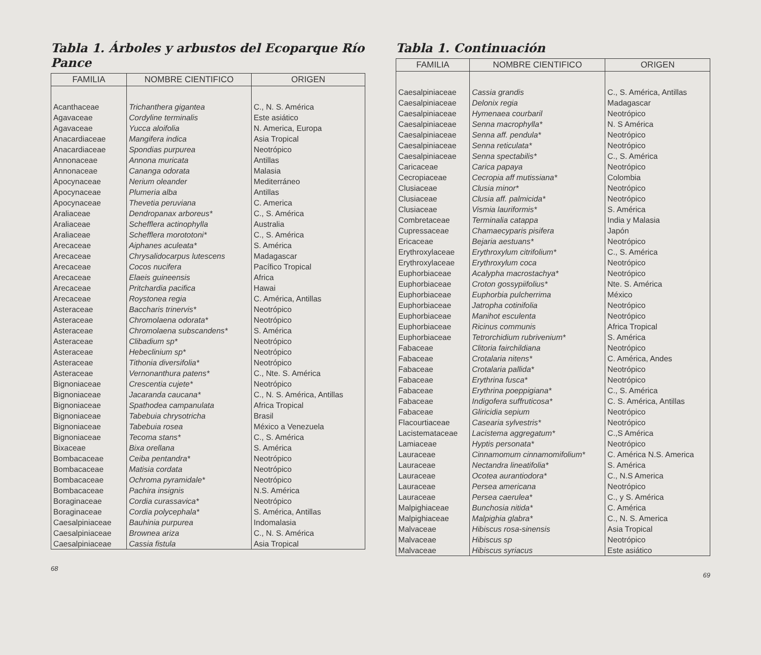Tabla 1. Árboles y arbustos del Ecoparque Río Pance
| FAMILIA | NOMBRE CIENTIFICO | ORIGEN |
| --- | --- | --- |
| Acanthaceae | Trichanthera gigantea | C., N. S. América |
| Agavaceae | Cordyline terminalis | Este asiático |
| Agavaceae | Yucca aloifolia | N. America, Europa |
| Anacardiaceae | Mangifera indica | Asia Tropical |
| Anacardiaceae | Spondias purpurea | Neotrópico |
| Annonaceae | Annona muricata | Antillas |
| Annonaceae | Cananga odorata | Malasia |
| Apocynaceae | Nerium oleander | Mediterráneo |
| Apocynaceae | Plumeria alba | Antillas |
| Apocynaceae | Thevetia peruviana | C. America |
| Araliaceae | Dendropanax arboreus* | C., S. América |
| Araliaceae | Schefflera actinophylla | Australia |
| Araliaceae | Schefflera morototoni* | C., S. América |
| Arecaceae | Aiphanes aculeata* | S. América |
| Arecaceae | Chrysalidocarpus lutescens | Madagascar |
| Arecaceae | Cocos nucifera | Pacífico Tropical |
| Arecaceae | Elaeis guineensis | Africa |
| Arecaceae | Pritchardia pacifica | Hawai |
| Arecaceae | Roystonea regia | C. América, Antillas |
| Asteraceae | Baccharis trinervis* | Neotrópico |
| Asteraceae | Chromolaena odorata* | Neotrópico |
| Asteraceae | Chromolaena subscandens* | S. América |
| Asteraceae | Clibadium sp* | Neotrópico |
| Asteraceae | Hebeclinium sp* | Neotrópico |
| Asteraceae | Tithonia diversifolia* | Neotrópico |
| Asteraceae | Vernonanthura patens* | C., Nte. S. América |
| Bignoniaceae | Crescentia cujete* | Neotrópico |
| Bignoniaceae | Jacaranda caucana* | C., N. S. América, Antillas |
| Bignoniaceae | Spathodea campanulata | Africa Tropical |
| Bignoniaceae | Tabebuia chrysotricha | Brasil |
| Bignoniaceae | Tabebuia rosea | México a Venezuela |
| Bignoniaceae | Tecoma stans* | C., S. América |
| Bixaceae | Bixa orellana | S. América |
| Bombacaceae | Ceiba pentandra* | Neotrópico |
| Bombacaceae | Matisia cordata | Neotrópico |
| Bombacaceae | Ochroma pyramidale* | Neotrópico |
| Bombacaceae | Pachira insignis | N.S. América |
| Boraginaceae | Cordia curassavica* | Neotrópico |
| Boraginaceae | Cordia polycephala* | S. América, Antillas |
| Caesalpiniaceae | Bauhinia purpurea | Indomalasia |
| Caesalpiniaceae | Brownea ariza | C., N. S. América |
| Caesalpiniaceae | Cassia fistula | Asia Tropical |
68
Tabla 1. Continuación
| FAMILIA | NOMBRE CIENTIFICO | ORIGEN |
| --- | --- | --- |
| Caesalpiniaceae | Cassia grandis | C., S. América, Antillas |
| Caesalpiniaceae | Delonix regia | Madagascar |
| Caesalpiniaceae | Hymenaea courbaril | Neotrópico |
| Caesalpiniaceae | Senna macrophylla* | N. S América |
| Caesalpiniaceae | Senna aff. pendula* | Neotrópico |
| Caesalpiniaceae | Senna reticulata* | Neotrópico |
| Caesalpiniaceae | Senna spectabilis* | C., S. América |
| Caricaceae | Carica papaya | Neotrópico |
| Cecropiaceae | Cecropia aff mutissiana* | Colombia |
| Clusiaceae | Clusia minor* | Neotrópico |
| Clusiaceae | Clusia aff. palmicida* | Neotrópico |
| Clusiaceae | Vismia lauriformis* | S. América |
| Combretaceae | Terminalia catappa | India y Malasia |
| Cupressaceae | Chamaecyparis pisifera | Japón |
| Ericaceae | Bejaria aestuans* | Neotrópico |
| Erythroxylaceae | Erythroxylum citrifolium* | C., S. América |
| Erythroxylaceae | Erythroxylum coca | Neotrópico |
| Euphorbiaceae | Acalypha macrostachya* | Neotrópico |
| Euphorbiaceae | Croton gossypiifolius* | Nte. S. América |
| Euphorbiaceae | Euphorbia pulcherrima | México |
| Euphorbiaceae | Jatropha cotinifolia | Neotrópico |
| Euphorbiaceae | Manihot esculenta | Neotrópico |
| Euphorbiaceae | Ricinus communis | Africa Tropical |
| Euphorbiaceae | Tetrorchidium rubrivenium* | S. América |
| Fabaceae | Clitoria fairchildiana | Neotrópico |
| Fabaceae | Crotalaria nitens* | C. América, Andes |
| Fabaceae | Crotalaria pallida* | Neotrópico |
| Fabaceae | Erythrina fusca* | Neotrópico |
| Fabaceae | Erythrina poeppigiana* | C., S. América |
| Fabaceae | Indigofera suffruticosa* | C. S. América, Antillas |
| Fabaceae | Gliricidia sepium | Neotrópico |
| Flacourtiaceae | Casearia sylvestris* | Neotrópico |
| Lacistemataceae | Lacistema aggregatum* | C.,S América |
| Lamiaceae | Hyptis personata* | Neotrópico |
| Lauraceae | Cinnamomum cinnamomifolium* | C. América N.S. America |
| Lauraceae | Nectandra lineatifolia* | S. América |
| Lauraceae | Ocotea aurantiodora* | C., N.S America |
| Lauraceae | Persea americana | Neotrópico |
| Lauraceae | Persea caerulea* | C., y S. América |
| Malpighiaceae | Bunchosia nitida* | C. América |
| Malpighiaceae | Malpighia glabra* | C., N. S. America |
| Malvaceae | Hibiscus rosa-sinensis | Asia Tropical |
| Malvaceae | Hibiscus sp | Neotrópico |
| Malvaceae | Hibiscus syriacus | Este asiático |
69